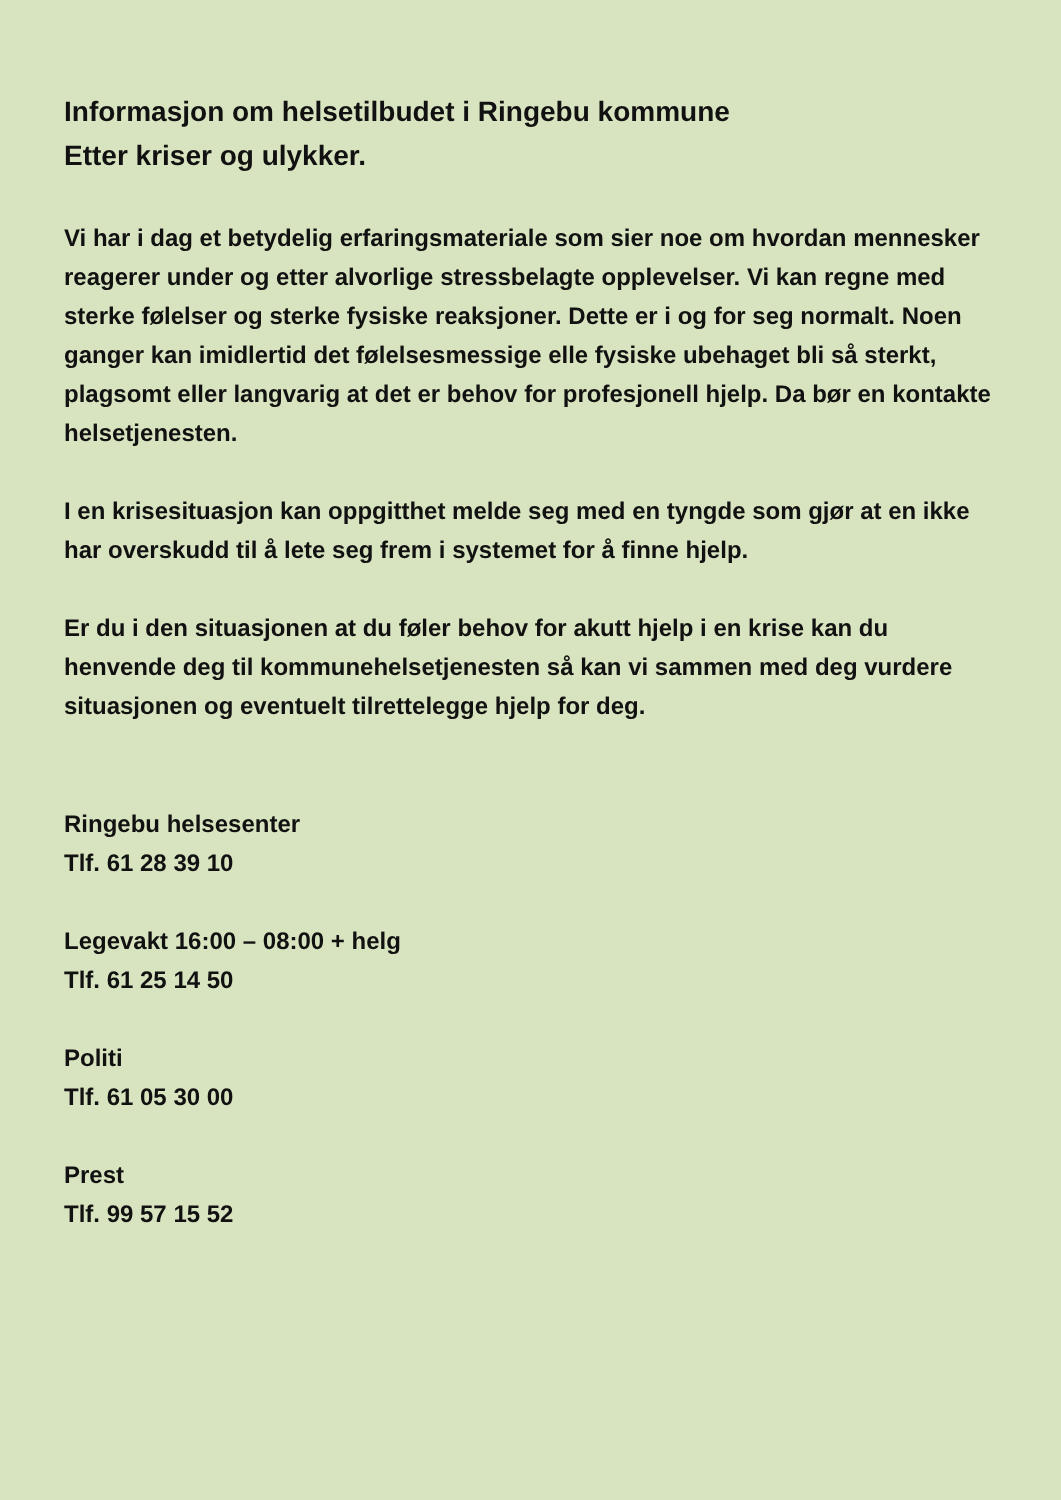Informasjon om helsetilbudet i Ringebu kommune
Etter kriser og ulykker.
Vi har i dag et betydelig erfaringsmateriale som sier noe om hvordan mennesker reagerer under og etter alvorlige stressbelagte opplevelser. Vi kan regne med sterke følelser og sterke fysiske reaksjoner. Dette er i og for seg normalt. Noen ganger kan imidlertid det følelsesmessige elle fysiske ubehaget bli så sterkt, plagsomt eller langvarig at det er behov for profesjonell hjelp. Da bør en kontakte helsetjenesten.
I en krisesituasjon kan oppgitthet melde seg med en tyngde som gjør at en ikke har overskudd til å lete seg frem i systemet for å finne hjelp.
Er du i den situasjonen at du føler behov for akutt hjelp i en krise kan du henvende deg til kommunehelsetjenesten så kan vi sammen med deg vurdere situasjonen og eventuelt tilrettelegge hjelp for deg.
Ringebu helsesenter
Tlf. 61 28 39 10
Legevakt 16:00 – 08:00 + helg
Tlf. 61 25 14 50
Politi
Tlf. 61 05 30 00
Prest
Tlf. 99 57 15 52